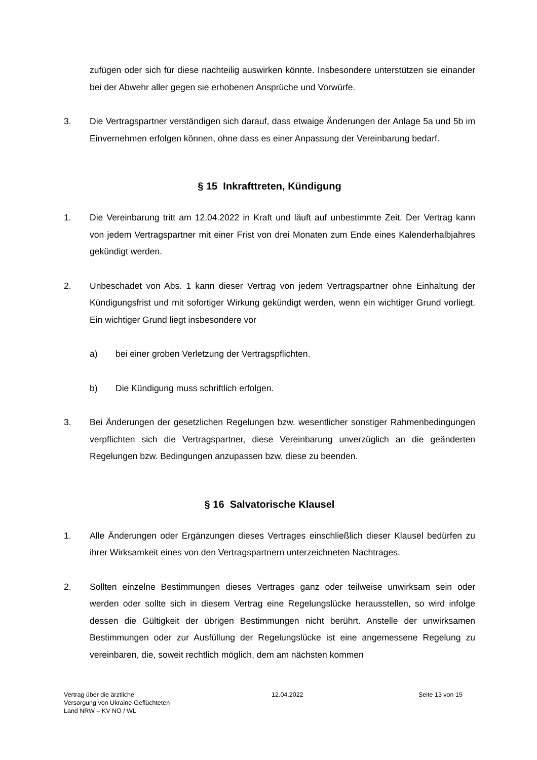zufügen oder sich für diese nachteilig auswirken könnte. Insbesondere unterstützen sie einander bei der Abwehr aller gegen sie erhobenen Ansprüche und Vorwürfe.
3. Die Vertragspartner verständigen sich darauf, dass etwaige Änderungen der Anlage 5a und 5b im Einvernehmen erfolgen können, ohne dass es einer Anpassung der Vereinbarung bedarf.
§ 15 Inkrafttreten, Kündigung
1. Die Vereinbarung tritt am 12.04.2022 in Kraft und läuft auf unbestimmte Zeit. Der Vertrag kann von jedem Vertragspartner mit einer Frist von drei Monaten zum Ende eines Kalenderhalbjahres gekündigt werden.
2. Unbeschadet von Abs. 1 kann dieser Vertrag von jedem Vertragspartner ohne Einhaltung der Kündigungsfrist und mit sofortiger Wirkung gekündigt werden, wenn ein wichtiger Grund vorliegt. Ein wichtiger Grund liegt insbesondere vor
a) bei einer groben Verletzung der Vertragspflichten.
b) Die Kündigung muss schriftlich erfolgen.
3. Bei Änderungen der gesetzlichen Regelungen bzw. wesentlicher sonstiger Rahmenbedingungen verpflichten sich die Vertragspartner, diese Vereinbarung unverzüglich an die geänderten Regelungen bzw. Bedingungen anzupassen bzw. diese zu beenden.
§ 16 Salvatorische Klausel
1. Alle Änderungen oder Ergänzungen dieses Vertrages einschließlich dieser Klausel bedürfen zu ihrer Wirksamkeit eines von den Vertragspartnern unterzeichneten Nachtrages.
2. Sollten einzelne Bestimmungen dieses Vertrages ganz oder teilweise unwirksam sein oder werden oder sollte sich in diesem Vertrag eine Regelungslücke herausstellen, so wird infolge dessen die Gültigkeit der übrigen Bestimmungen nicht berührt. Anstelle der unwirksamen Bestimmungen oder zur Ausfüllung der Regelungslücke ist eine angemessene Regelung zu vereinbaren, die, soweit rechtlich möglich, dem am nächsten kommen
Vertrag über die ärztliche
Versorgung von Ukraine-Geflüchteten
Land NRW – KV NO / WL
12.04.2022 Seite 13 von 15